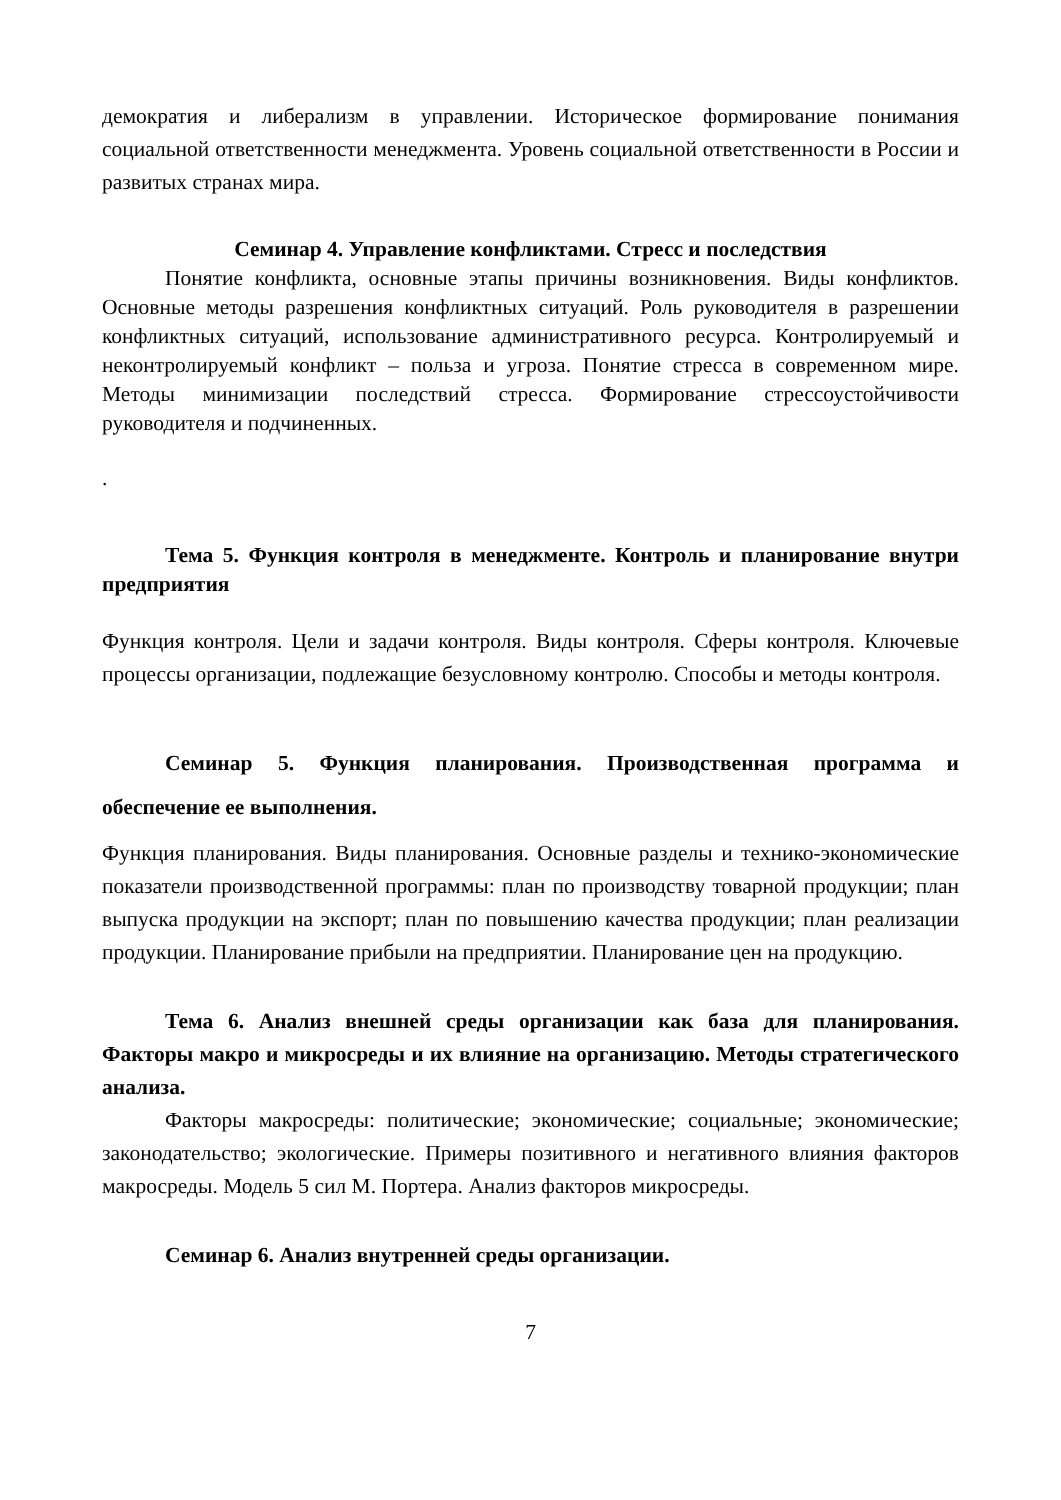демократия и либерализм в управлении. Историческое формирование понимания социальной ответственности менеджмента. Уровень социальной ответственности в России и развитых странах мира.
Семинар 4. Управление конфликтами. Стресс и последствия
Понятие конфликта, основные этапы причины возникновения. Виды конфликтов. Основные методы разрешения конфликтных ситуаций. Роль руководителя в разрешении конфликтных ситуаций, использование административного ресурса. Контролируемый и неконтролируемый конфликт – польза и угроза. Понятие стресса в современном мире. Методы минимизации последствий стресса. Формирование стрессоустойчивости руководителя и подчиненных.
.
Тема 5. Функция контроля в менеджменте. Контроль и планирование внутри предприятия
Функция контроля. Цели и задачи контроля. Виды контроля. Сферы контроля. Ключевые процессы организации, подлежащие безусловному контролю. Способы и методы контроля.
Семинар 5. Функция планирования. Производственная программа и обеспечение ее выполнения.
Функция планирования. Виды планирования. Основные разделы и технико-экономические показатели производственной программы: план по производству товарной продукции; план выпуска продукции на экспорт; план по повышению качества продукции; план реализации продукции. Планирование прибыли на предприятии. Планирование цен на продукцию.
Тема 6. Анализ внешней среды организации как база для планирования. Факторы макро и микросреды и их влияние на организацию. Методы стратегического анализа.
Факторы макросреды: политические; экономические; социальные; экономические; законодательство; экологические. Примеры позитивного и негативного влияния факторов макросреды. Модель 5 сил М. Портера. Анализ факторов микросреды.
Семинар 6. Анализ внутренней среды организации.
7